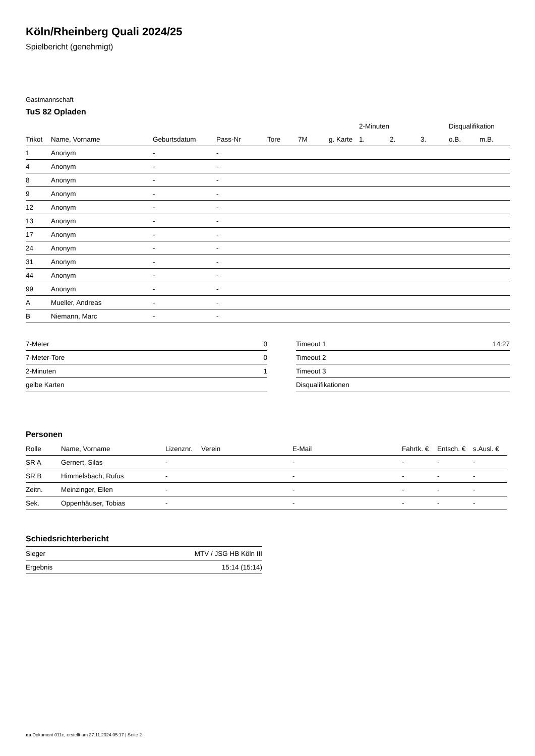Köln/Rheinberg Quali 2024/25
Spielbericht (genehmigt)
Gastmannschaft
TuS 82 Opladen
| | | | | | | | 2-Minuten | | | Disqualifikation | |
| --- | --- | --- | --- | --- | --- | --- | --- | --- | --- | --- | --- |
| Trikot | Name, Vorname | Geburtsdatum | Pass-Nr | Tore | 7M | g. Karte | 1. | 2. | 3. | o.B. | m.B. |
| 1 | Anonym | - | - | | | | | | | | |
| 4 | Anonym | - | - | | | | | | | | |
| 8 | Anonym | - | - | | | | | | | | |
| 9 | Anonym | - | - | | | | | | | | |
| 12 | Anonym | - | - | | | | | | | | |
| 13 | Anonym | - | - | | | | | | | | |
| 17 | Anonym | - | - | | | | | | | | |
| 24 | Anonym | - | - | | | | | | | | |
| 31 | Anonym | - | - | | | | | | | | |
| 44 | Anonym | - | - | | | | | | | | |
| 99 | Anonym | - | - | | | | | | | | |
| A | Mueller, Andreas | - | - | | | | | | | | |
| B | Niemann, Marc | - | - | | | | | | | | |
| 7-Meter | 0 |
| 7-Meter-Tore | 0 |
| 2-Minuten | 1 |
| gelbe Karten | |
| Timeout 1 | 14:27 |
| Timeout 2 | |
| Timeout 3 | |
| Disqualifikationen | |
Personen
| Rolle | Name, Vorname | Lizenznr. | Verein | E-Mail | Fahrtk. € | Entsch. € | s.Ausl. € |
| --- | --- | --- | --- | --- | --- | --- | --- |
| SR A | Gernert, Silas | - | | - | - | - | - |
| SR B | Himmelsbach, Rufus | - | | - | - | - | - |
| Zeitn. | Meinzinger, Ellen | - | | - | - | - | - |
| Sek. | Oppenhäuser, Tobias | - | | - | - | - | - |
Schiedsrichterbericht
| Sieger | MTV / JSG HB Köln III |
| Ergebnis | 15:14 (15:14) |
nu.Dokument 011e, erstellt am 27.11.2024 05:17 | Seite 2